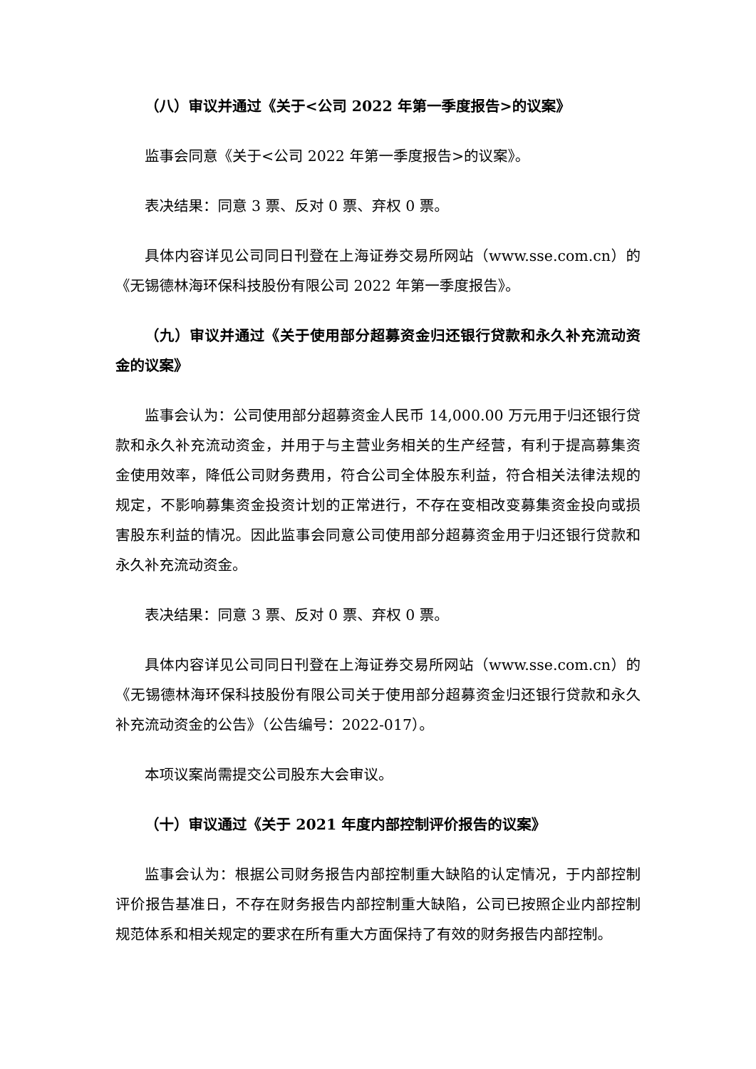（八）审议并通过《关于<公司 2022 年第一季度报告>的议案》
监事会同意《关于<公司 2022 年第一季度报告>的议案》。
表决结果：同意 3 票、反对 0 票、弃权 0 票。
具体内容详见公司同日刊登在上海证券交易所网站（www.sse.com.cn）的《无锡德林海环保科技股份有限公司 2022 年第一季度报告》。
（九）审议并通过《关于使用部分超募资金归还银行贷款和永久补充流动资金的议案》
监事会认为：公司使用部分超募资金人民币 14,000.00 万元用于归还银行贷款和永久补充流动资金，并用于与主营业务相关的生产经营，有利于提高募集资金使用效率，降低公司财务费用，符合公司全体股东利益，符合相关法律法规的规定，不影响募集资金投资计划的正常进行，不存在变相改变募集资金投向或损害股东利益的情况。因此监事会同意公司使用部分超募资金用于归还银行贷款和永久补充流动资金。
表决结果：同意 3 票、反对 0 票、弃权 0 票。
具体内容详见公司同日刊登在上海证券交易所网站（www.sse.com.cn）的《无锡德林海环保科技股份有限公司关于使用部分超募资金归还银行贷款和永久补充流动资金的公告》（公告编号：2022-017）。
本项议案尚需提交公司股东大会审议。
（十）审议通过《关于 2021 年度内部控制评价报告的议案》
监事会认为：根据公司财务报告内部控制重大缺陷的认定情况，于内部控制评价报告基准日，不存在财务报告内部控制重大缺陷，公司已按照企业内部控制规范体系和相关规定的要求在所有重大方面保持了有效的财务报告内部控制。